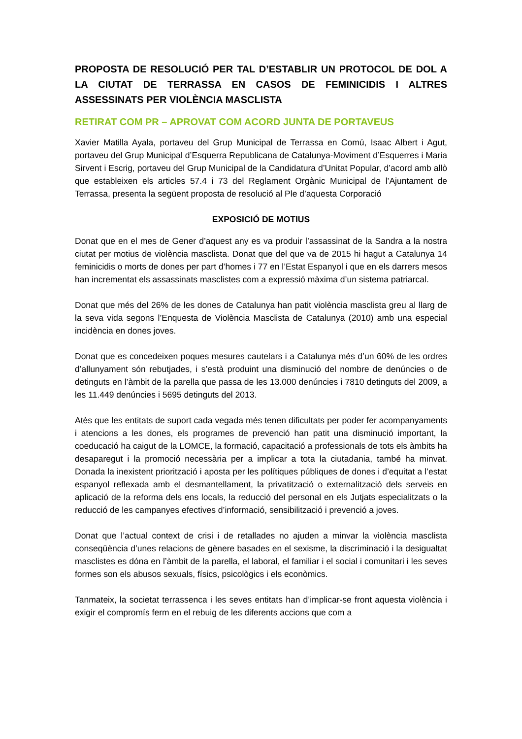PROPOSTA DE RESOLUCIÓ PER TAL D’ESTABLIR UN PROTOCOL DE DOL A LA CIUTAT DE TERRASSA EN CASOS DE FEMINICIDIS I ALTRES ASSESSINATS PER VIOLÈNCIA MASCLISTA
RETIRAT COM PR – APROVAT COM ACORD JUNTA DE PORTAVEUS
Xavier Matilla Ayala, portaveu del Grup Municipal de Terrassa en Comú, Isaac Albert i Agut, portaveu del Grup Municipal d’Esquerra Republicana de Catalunya-Moviment d’Esquerres i Maria Sirvent i Escrig, portaveu del Grup Municipal de la Candidatura d’Unitat Popular, d’acord amb allò que estableixen els articles 57.4 i 73 del Reglament Orgànic Municipal de l’Ajuntament de Terrassa, presenta la següent proposta de resolució al Ple d’aquesta Corporació
EXPOSICIÓ DE MOTIUS
Donat que en el mes de Gener d’aquest any es va produir l’assassinat de la Sandra a la nostra ciutat per motius de violència masclista. Donat que del que va de 2015 hi hagut a Catalunya 14 feminicidis o morts de dones per part d’homes i 77 en l’Estat Espanyol i que en els darrers mesos han incrementat els assassinats masclistes com a expressió màxima d’un sistema patriarcal.
Donat que més del 26% de les dones de Catalunya han patit violència masclista greu al llarg de la seva vida segons l’Enquesta de Violència Masclista de Catalunya (2010) amb una especial incidència en dones joves.
Donat que es concedeixen poques mesures cautelars i a Catalunya més d’un 60% de les ordres d’allunyament són rebutjades, i s’està produint una disminució del nombre de denúncies o de detinguts en l’àmbit de la parella que passa de les 13.000 denúncies i 7810 detinguts del 2009, a les 11.449 denúncies i 5695 detinguts del 2013.
Atès que les entitats de suport cada vegada més tenen dificultats per poder fer acompanyaments i atencions a les dones, els programes de prevenció han patit una disminució important, la coeducació ha caigut de la LOMCE, la formació, capacitació a professionals de tots els àmbits ha desaparegut i la promoció necessària per a implicar a tota la ciutadania, també ha minvat. Donada la inexistent priorització i aposta per les polítiques públiques de dones i d’equitat a l’estat espanyol reflexada amb el desmantellament, la privatització o externalització dels serveis en aplicació de la reforma dels ens locals, la reducció del personal en els Jutjats especialitzats o la reducció de les campanyes efectives d’informació, sensibilització i prevenció a joves.
Donat que l’actual context de crisi i de retallades no ajuden a minvar la violència masclista conseqüència d’unes relacions de gènere basades en el sexisme, la discriminació i la desigualtat masclistes es dóna en l’àmbit de la parella, el laboral, el familiar i el social i comunitari i les seves formes son els abusos sexuals, físics, psicològics i els econòmics.
Tanmateix, la societat terrassenca i les seves entitats han d’implicar-se front aquesta violència i exigir el compromís ferm en el rebuig de les diferents accions que com a